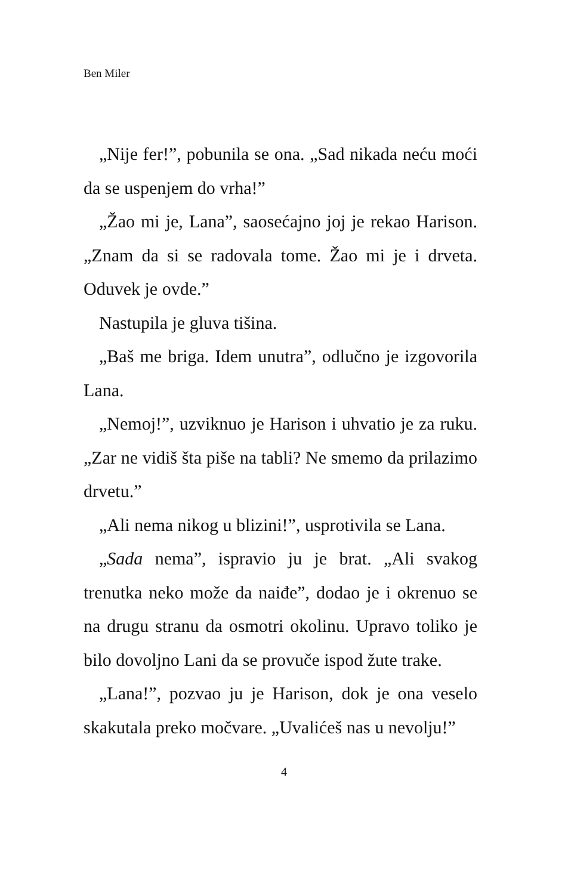Ben Miler
„Nije fer!”, pobunila se ona. „Sad nikada neću moći da se uspenjem do vrha!”
„Žao mi je, Lana”, saosećajno joj je rekao Harison. „Znam da si se radovala tome. Žao mi je i drveta. Oduvek je ovde.”
Nastupila je gluva tišina.
„Baš me briga. Idem unutra”, odlučno je izgovorila Lana.
„Nemoj!”, uzviknuo je Harison i uhvatio je za ruku. „Zar ne vidiš šta piše na tabli? Ne smemo da prilazimo drvetu.”
„Ali nema nikog u blizini!”, usprotivila se Lana.
„Sada nema”, ispravio ju je brat. „Ali svakog trenutka neko može da naiđe”, dodao je i okrenuo se na drugu stranu da osmotri okolinu. Upravo toliko je bilo dovoljno Lani da se provuče ispod žute trake.
„Lana!”, pozvao ju je Harison, dok je ona veselo skakutala preko močvare. „Uvalićeš nas u nevolju!”
4